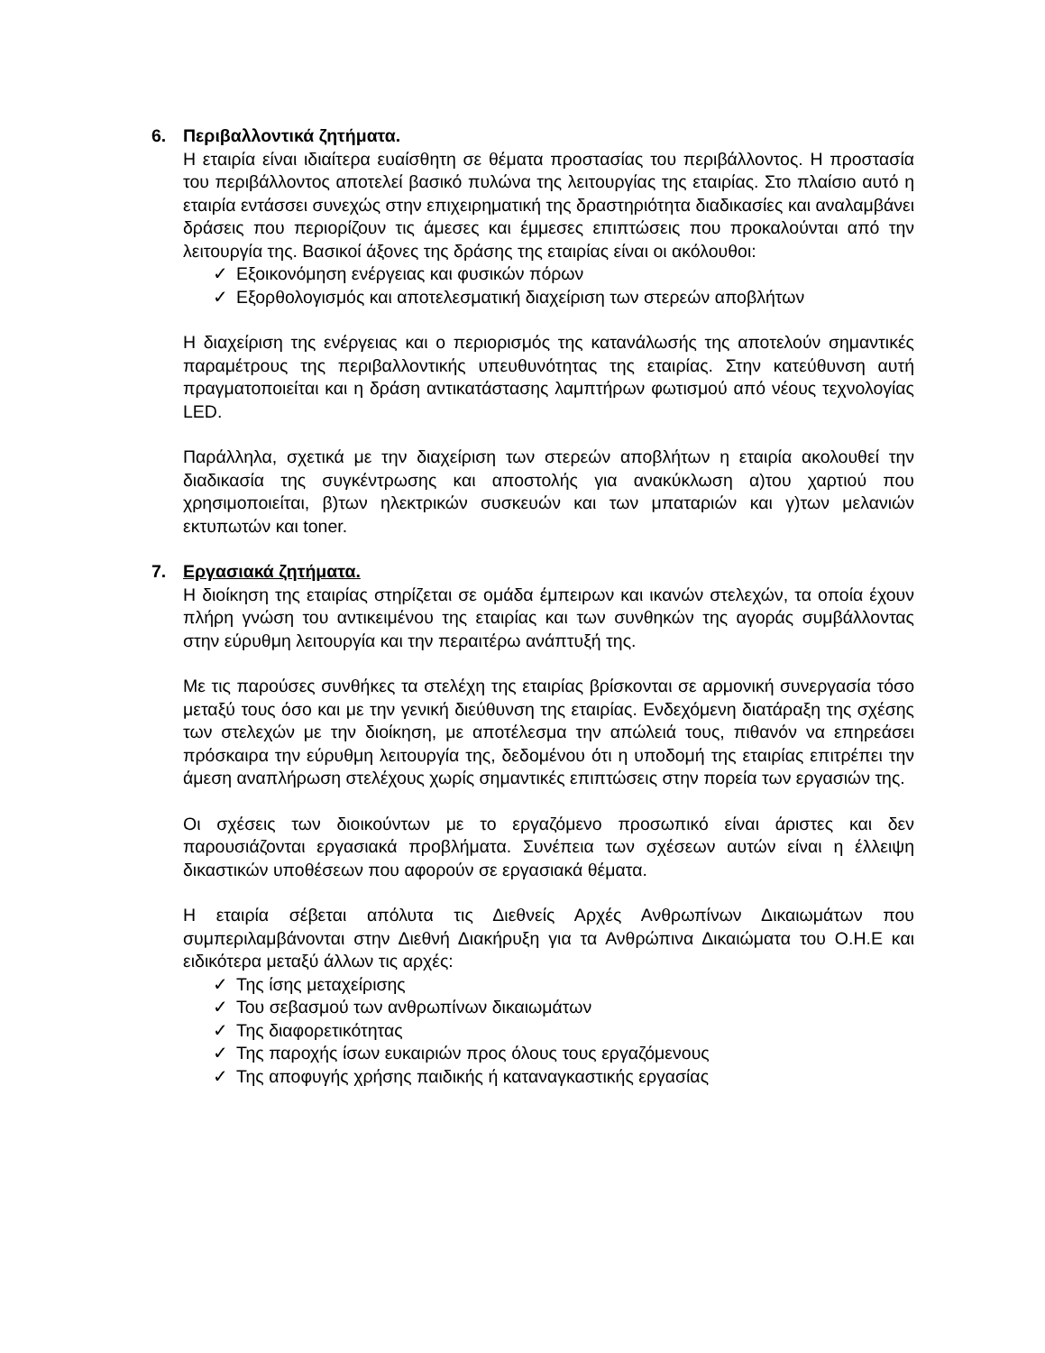6. Περιβαλλοντικά ζητήματα.
Η εταιρία είναι ιδιαίτερα ευαίσθητη σε θέματα προστασίας του περιβάλλοντος. Η προστασία του περιβάλλοντος αποτελεί βασικό πυλώνα της λειτουργίας της εταιρίας. Στο πλαίσιο αυτό η εταιρία εντάσσει συνεχώς στην επιχειρηματική της δραστηριότητα διαδικασίες και αναλαμβάνει δράσεις που περιορίζουν τις άμεσες και έμμεσες επιπτώσεις που προκαλούνται από την λειτουργία της. Βασικοί άξονες της δράσης της εταιρίας είναι οι ακόλουθοι:
Εξοικονόμηση ενέργειας και φυσικών πόρων
Εξορθολογισμός και αποτελεσματική διαχείριση των στερεών αποβλήτων
Η διαχείριση της ενέργειας και ο περιορισμός της κατανάλωσής της αποτελούν σημαντικές παραμέτρους της περιβαλλοντικής υπευθυνότητας της εταιρίας. Στην κατεύθυνση αυτή πραγματοποιείται και η δράση αντικατάστασης λαμπτήρων φωτισμού από νέους τεχνολογίας LED.
Παράλληλα, σχετικά με την διαχείριση των στερεών αποβλήτων η εταιρία ακολουθεί την διαδικασία της συγκέντρωσης και αποστολής για ανακύκλωση α)του χαρτιού που χρησιμοποιείται, β)των ηλεκτρικών συσκευών και των μπαταριών και γ)των μελανιών εκτυπωτών και toner.
7. Εργασιακά ζητήματα.
Η διοίκηση της εταιρίας στηρίζεται σε ομάδα έμπειρων και ικανών στελεχών, τα οποία έχουν πλήρη γνώση του αντικειμένου της εταιρίας και των συνθηκών της αγοράς συμβάλλοντας στην εύρυθμη λειτουργία και την περαιτέρω ανάπτυξή της.
Με τις παρούσες συνθήκες τα στελέχη της εταιρίας βρίσκονται σε αρμονική συνεργασία τόσο μεταξύ τους όσο και με την γενική διεύθυνση της εταιρίας. Ενδεχόμενη διατάραξη της σχέσης των στελεχών με την διοίκηση, με αποτέλεσμα την απώλειά τους, πιθανόν να επηρεάσει πρόσκαιρα την εύρυθμη λειτουργία της, δεδομένου ότι η υποδομή της εταιρίας επιτρέπει την άμεση αναπλήρωση στελέχους χωρίς σημαντικές επιπτώσεις στην πορεία των εργασιών της.
Οι σχέσεις των διοικούντων με το εργαζόμενο προσωπικό είναι άριστες και δεν παρουσιάζονται εργασιακά προβλήματα. Συνέπεια των σχέσεων αυτών είναι η έλλειψη δικαστικών υποθέσεων που αφορούν σε εργασιακά θέματα.
Η εταιρία σέβεται απόλυτα τις Διεθνείς Αρχές Ανθρωπίνων Δικαιωμάτων που συμπεριλαμβάνονται στην Διεθνή Διακήρυξη για τα Ανθρώπινα Δικαιώματα του Ο.Η.Ε και ειδικότερα μεταξύ άλλων τις αρχές:
Της ίσης μεταχείρισης
Του σεβασμού των ανθρωπίνων δικαιωμάτων
Της διαφορετικότητας
Της παροχής ίσων ευκαιριών προς όλους τους εργαζόμενους
Της αποφυγής χρήσης παιδικής ή καταναγκαστικής εργασίας